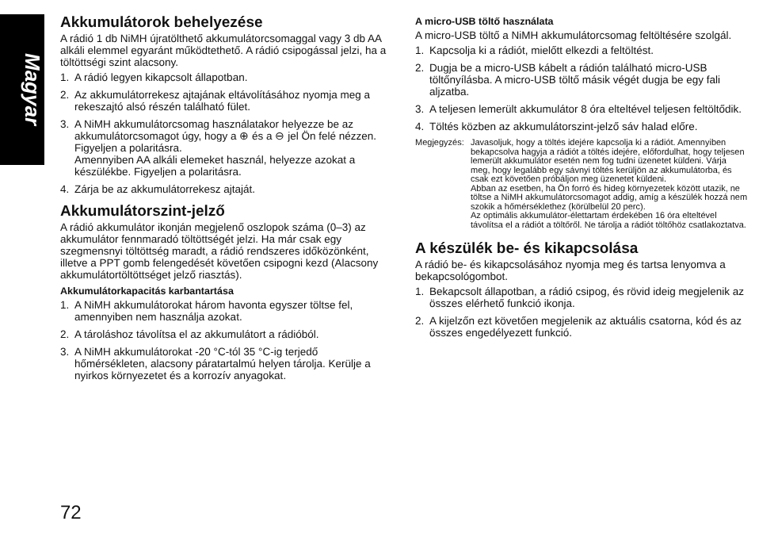Magyar
Akkumulátorok behelyezése
A rádió 1 db NiMH újratölthető akkumulátorcsomaggal vagy 3 db AA alkáli elemmel egyaránt működtethető. A rádió csipogással jelzi, ha a töltöttségi szint alacsony.
1. A rádió legyen kikapcsolt állapotban.
2. Az akkumulátorrekesz ajtajának eltávolításához nyomja meg a rekeszajtó alsó részén található fület.
3. A NiMH akkumulátorcsomag használatakor helyezze be az akkumulátorcsomagot úgy, hogy a ⊕ és a ⊖ jel Ön felé nézzen. Figyeljen a polaritásra.
Amennyiben AA alkáli elemeket használ, helyezze azokat a készülékbe. Figyeljen a polaritásra.
4. Zárja be az akkumulátorrekesz ajtaját.
Akkumulátorszint-jelző
A rádió akkumulátor ikonján megjelenő oszlopok száma (0–3) az akkumulátor fennmaradó töltöttségét jelzi. Ha már csak egy szegmensnyi töltöttség maradt, a rádió rendszeres időközönként, illetve a PPT gomb felengedését követően csipogni kezd (Alacsony akkumulátortöltöttséget jelző riasztás).
Akkumulátorkapacitás karbantartása
1. A NiMH akkumulátorokat három havonta egyszer töltse fel, amennyiben nem használja azokat.
2. A tároláshoz távolítsa el az akkumulátort a rádióból.
3. A NiMH akkumulátorokat -20 °C-tól 35 °C-ig terjedő hőmérsékleten, alacsony páratartalmú helyen tárolja. Kerülje a nyirkos környezetet és a korrozív anyagokat.
A micro-USB töltő használata
A micro-USB töltő a NiMH akkumulátorcsomag feltöltésére szolgál.
1. Kapcsolja ki a rádiót, mielőtt elkezdi a feltöltést.
2. Dugja be a micro-USB kábelt a rádión található micro-USB töltőnyílásba. A micro-USB töltő másik végét dugja be egy fali aljzatba.
3. A teljesen lemerült akkumulátor 8 óra elteltével teljesen feltöltődik.
4. Töltés közben az akkumulátorszint-jelző sáv halad előre.
Megjegyzés: Javasoljuk, hogy a töltés idejére kapcsolja ki a rádiót. Amennyiben bekapcsolva hagyja a rádiót a töltés idejére, előfordulhat, hogy teljesen lemerült akkumulátor esetén nem fog tudni üzenetet küldeni. Várja meg, hogy legalább egy sávnyi töltés kerüljön az akkumulátorba, és csak ezt követően próbáljon meg üzenetet küldeni.
Abban az esetben, ha Ön forró és hideg környezetek között utazik, ne töltse a NiMH akkumulátorcsomagot addig, amíg a készülék hozzá nem szokik a hőmérséklethez (körülbelül 20 perc).
Az optimális akkumulátor-élettartam érdekében 16 óra elteltével távolítsa el a rádiót a töltőről. Ne tárolja a rádiót töltőhöz csatlakoztatva.
A készülék be- és kikapcsolása
A rádió be- és kikapcsolásához nyomja meg és tartsa lenyomva a bekapcsológombot.
1. Bekapcsolt állapotban, a rádió csipog, és rövid ideig megjelenik az összes elérhető funkció ikonja.
2. A kijelzőn ezt követően megjelenik az aktuális csatorna, kód és az összes engedélyezett funkció.
72